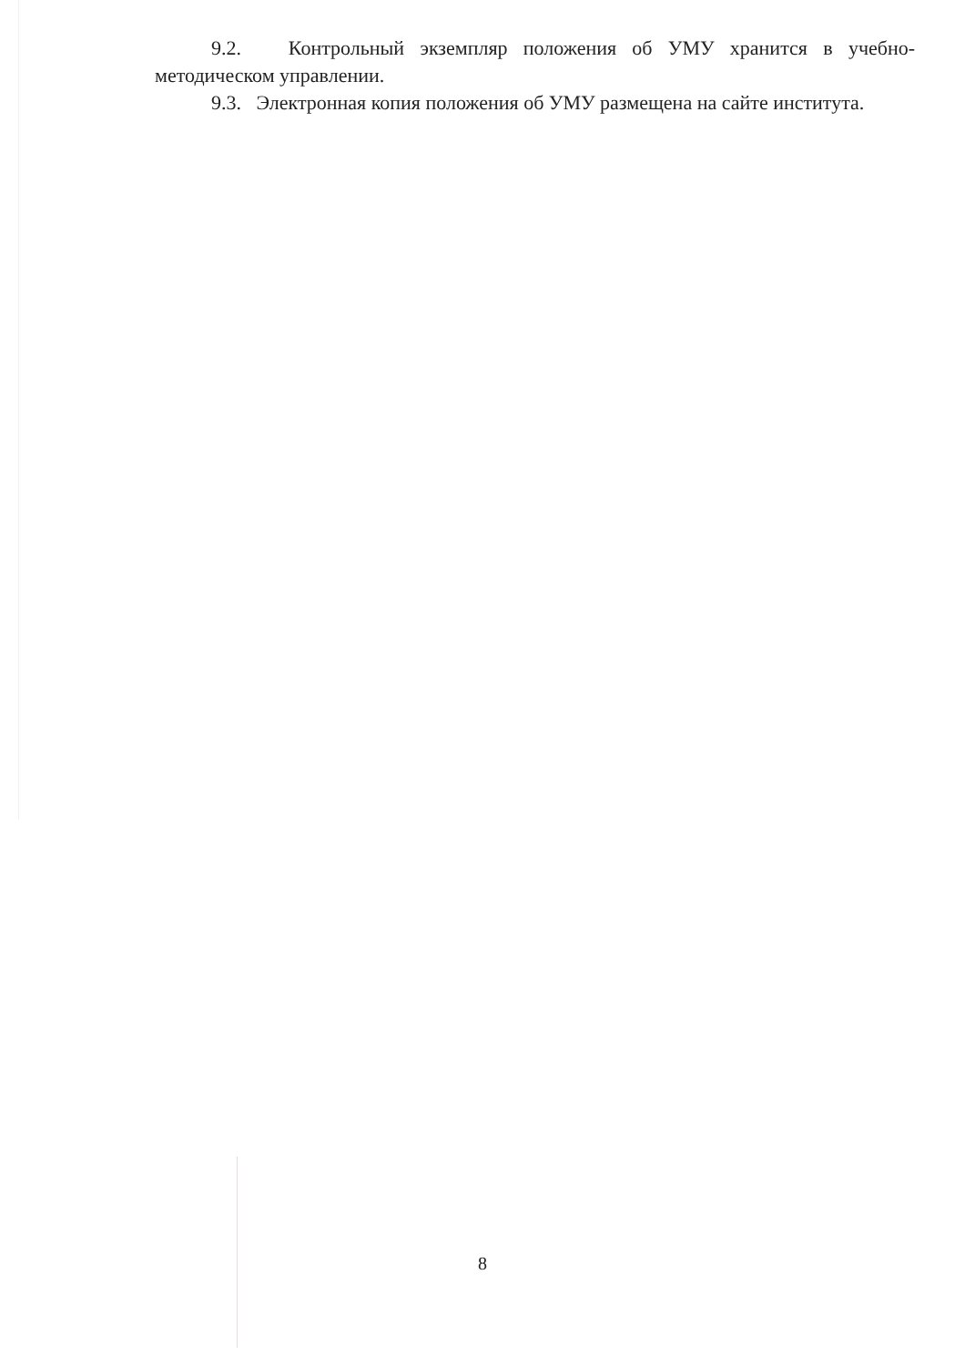9.2. Контрольный экземпляр положения об УМУ хранится в учебно-методическом управлении.
9.3. Электронная копия положения об УМУ размещена на сайте института.
8